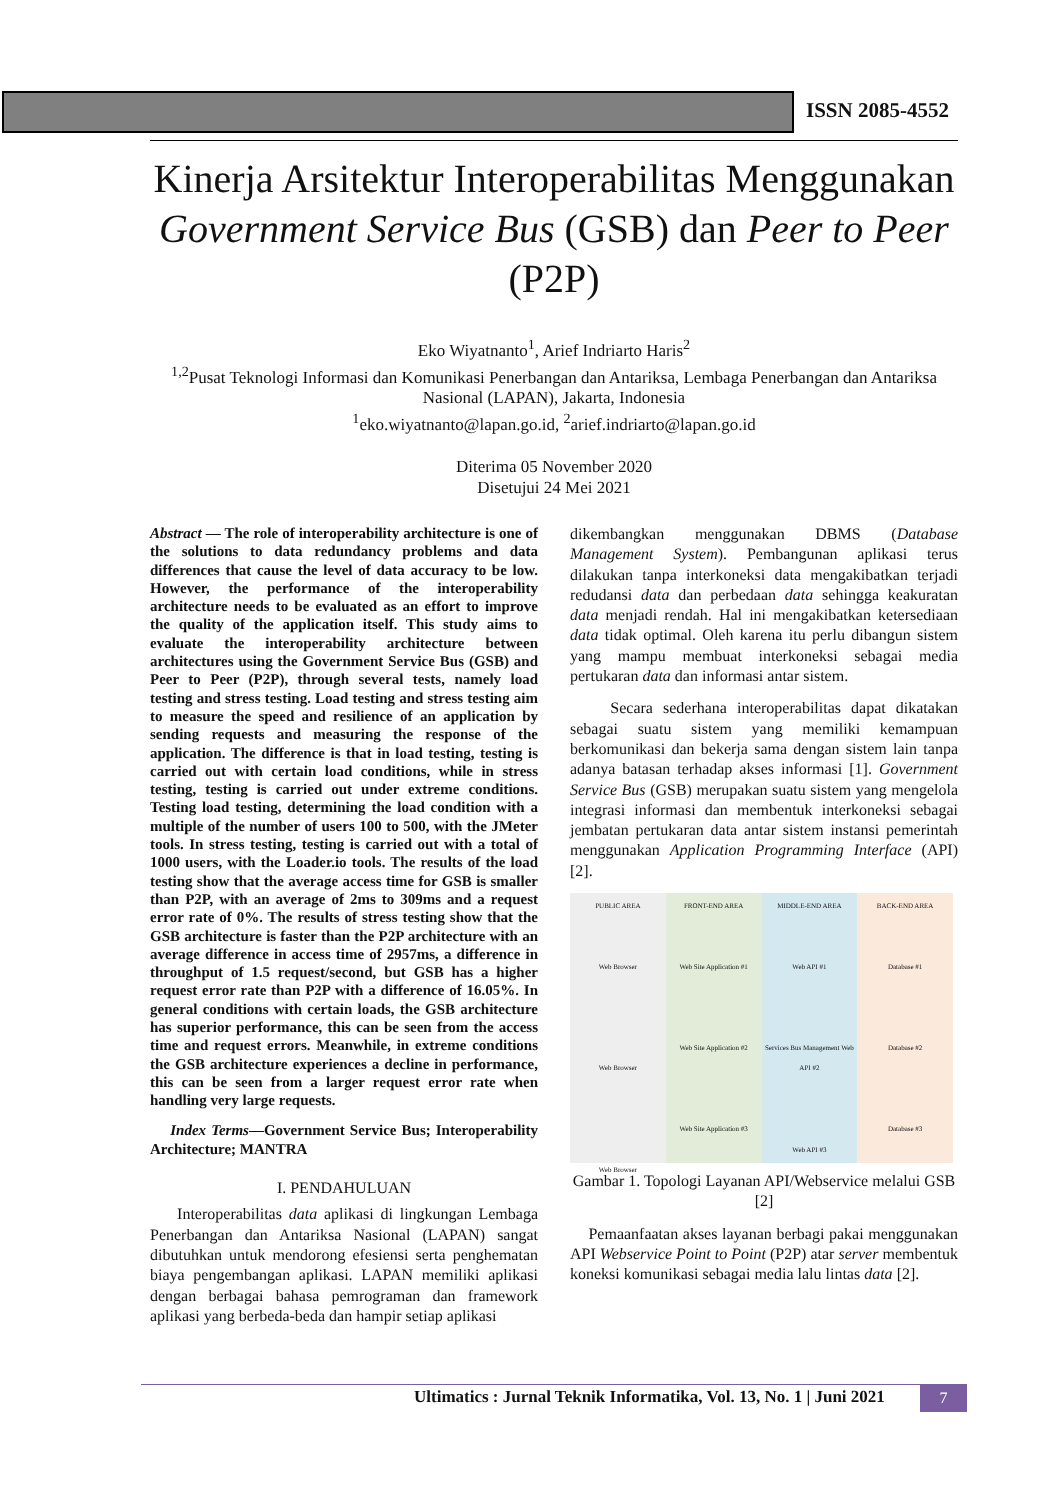ISSN 2085-4552
Kinerja Arsitektur Interoperabilitas Menggunakan Government Service Bus (GSB) dan Peer to Peer (P2P)
Eko Wiyatnanto<sup>1</sup>, Arief Indriarto Haris<sup>2</sup>
<sup>1,2</sup>Pusat Teknologi Informasi dan Komunikasi Penerbangan dan Antariksa, Lembaga Penerbangan dan Antariksa Nasional (LAPAN), Jakarta, Indonesia
<sup>1</sup> eko.wiyatnanto@lapan.go.id, <sup>2</sup>arief.indriarto@lapan.go.id
Diterima 05 November 2020
Disetujui 24 Mei 2021
Abstract — The role of interoperability architecture is one of the solutions to data redundancy problems and data differences that cause the level of data accuracy to be low. However, the performance of the interoperability architecture needs to be evaluated as an effort to improve the quality of the application itself. This study aims to evaluate the interoperability architecture between architectures using the Government Service Bus (GSB) and Peer to Peer (P2P), through several tests, namely load testing and stress testing. Load testing and stress testing aim to measure the speed and resilience of an application by sending requests and measuring the response of the application. The difference is that in load testing, testing is carried out with certain load conditions, while in stress testing, testing is carried out under extreme conditions. Testing load testing, determining the load condition with a multiple of the number of users 100 to 500, with the JMeter tools. In stress testing, testing is carried out with a total of 1000 users, with the Loader.io tools. The results of the load testing show that the average access time for GSB is smaller than P2P, with an average of 2ms to 309ms and a request error rate of 0%. The results of stress testing show that the GSB architecture is faster than the P2P architecture with an average difference in access time of 2957ms, a difference in throughput of 1.5 request/second, but GSB has a higher request error rate than P2P with a difference of 16.05%. In general conditions with certain loads, the GSB architecture has superior performance, this can be seen from the access time and request errors. Meanwhile, in extreme conditions the GSB architecture experiences a decline in performance, this can be seen from a larger request error rate when handling very large requests.
Index Terms—Government Service Bus; Interoperability Architecture; MANTRA
I. PENDAHULUAN
Interoperabilitas data aplikasi di lingkungan Lembaga Penerbangan dan Antariksa Nasional (LAPAN) sangat dibutuhkan untuk mendorong efesiensi serta penghematan biaya pengembangan aplikasi. LAPAN memiliki aplikasi dengan berbagai bahasa pemrograman dan framework aplikasi yang berbeda-beda dan hampir setiap aplikasi
dikembangkan menggunakan DBMS (Database Management System). Pembangunan aplikasi terus dilakukan tanpa interkoneksi data mengakibatkan terjadi redudansi data dan perbedaan data sehingga keakuratan data menjadi rendah. Hal ini mengakibatkan ketersediaan data tidak optimal. Oleh karena itu perlu dibangun sistem yang mampu membuat interkoneksi sebagai media pertukaran data dan informasi antar sistem.
Secara sederhana interoperabilitas dapat dikatakan sebagai suatu sistem yang memiliki kemampuan berkomunikasi dan bekerja sama dengan sistem lain tanpa adanya batasan terhadap akses informasi [1]. Government Service Bus (GSB) merupakan suatu sistem yang mengelola integrasi informasi dan membentuk interkoneksi sebagai jembatan pertukaran data antar sistem instansi pemerintah menggunakan Application Programming Interface (API) [2].
PUBLIC AREA
Web Browser
Web Browser
Web Browser
FRONT-END AREA
Web Site Application #1
Web Site Application #2
Web Site Application #3
MIDDLE-END AREA
Web API #1
Services Bus Management Web API #2
Web API #3
BACK-END AREA
Database #1
Database #2
Database #3
Gambar 1. Topologi Layanan API/Webservice melalui GSB [2]
Pemaanfaatan akses layanan berbagi pakai menggunakan API Webservice Point to Point (P2P) atar server membentuk koneksi komunikasi sebagai media lalu lintas data [2].
Ultimatics : Jurnal Teknik Informatika, Vol. 13, No. 1 | Juni 2021
7